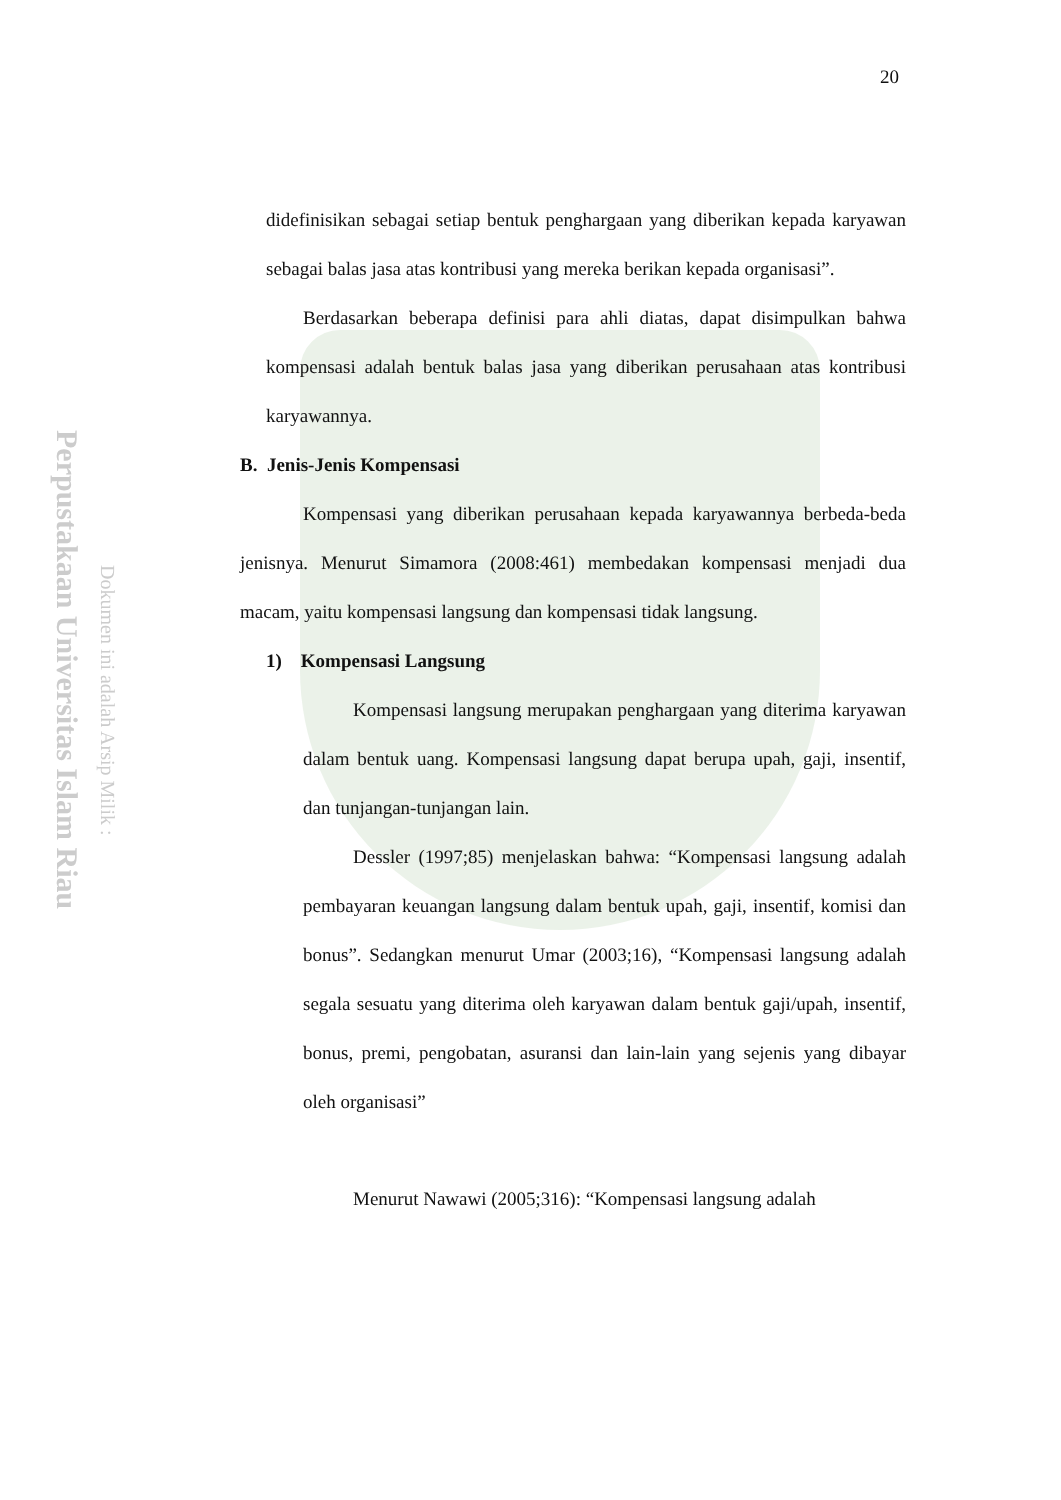20
Perpustakaan Universitas Islam Riau
Dokumen ini adalah Arsip Milik :
didefinisikan sebagai setiap bentuk penghargaan yang diberikan kepada karyawan sebagai balas jasa atas kontribusi yang mereka berikan kepada organisasi”.
Berdasarkan beberapa definisi para ahli diatas, dapat disimpulkan bahwa kompensasi adalah bentuk balas jasa yang diberikan perusahaan atas kontribusi karyawannya.
B. Jenis-Jenis Kompensasi
Kompensasi yang diberikan perusahaan kepada karyawannya berbeda-beda jenisnya. Menurut Simamora (2008:461) membedakan kompensasi menjadi dua macam, yaitu kompensasi langsung dan kompensasi tidak langsung.
1) Kompensasi Langsung
Kompensasi langsung merupakan penghargaan yang diterima karyawan dalam bentuk uang. Kompensasi langsung dapat berupa upah, gaji, insentif, dan tunjangan-tunjangan lain.
Dessler (1997;85) menjelaskan bahwa: “Kompensasi langsung adalah pembayaran keuangan langsung dalam bentuk upah, gaji, insentif, komisi dan bonus”. Sedangkan menurut Umar (2003;16), “Kompensasi langsung adalah segala sesuatu yang diterima oleh karyawan dalam bentuk gaji/upah, insentif, bonus, premi, pengobatan, asuransi dan lain-lain yang sejenis yang dibayar oleh organisasi”
Menurut Nawawi (2005;316): “Kompensasi langsung adalah